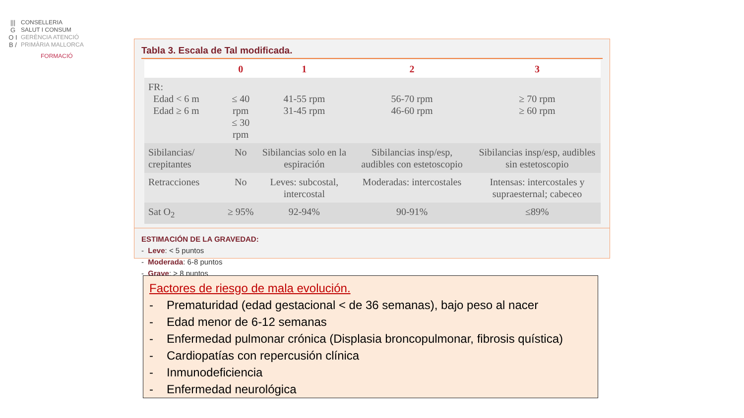||| G O I B /
CONSELLERIA
SALUT I CONSUM
GERÈNCIA ATENCIÓ
PRIMÀRIA MALLORCA
FORMACIÓ
Tabla 3. Escala de Tal modificada.
| | 0 | 1 | 2 | 3 |
| --- | --- | --- | --- | --- |
| FR: Edad < 6 m Edad ≥ 6 m | ≤ 40 rpm ≤ 30 rpm | 41-55 rpm 31-45 rpm | 56-70 rpm 46-60 rpm | ≥ 70 rpm ≥ 60 rpm |
| Sibilancias/ crepitantes | No | Sibilancias solo en la espiración | Sibilancias insp/esp, audibles con estetoscopio | Sibilancias insp/esp, audibles sin estetoscopio |
| Retracciones | No | Leves: subcostal, intercostal | Moderadas: intercostales | Intensas: intercostales y supraesternal; cabeceo |
| Sat O<sub>2</sub> | ≥ 95% | 92-94% | 90-91% | ≤89% |
ESTIMACIÓN DE LA GRAVEDAD:
- Leve: < 5 puntos
- Moderada: 6-8 puntos
- Grave: > 8 puntos
Factores de riesgo de mala evolución.
- Prematuridad (edad gestacional < de 36 semanas), bajo peso al nacer
- Edad menor de 6-12 semanas
- Enfermedad pulmonar crónica (Displasia broncopulmonar, fibrosis quística)
- Cardiopatías con repercusión clínica
- Inmunodeficiencia
- Enfermedad neurológica